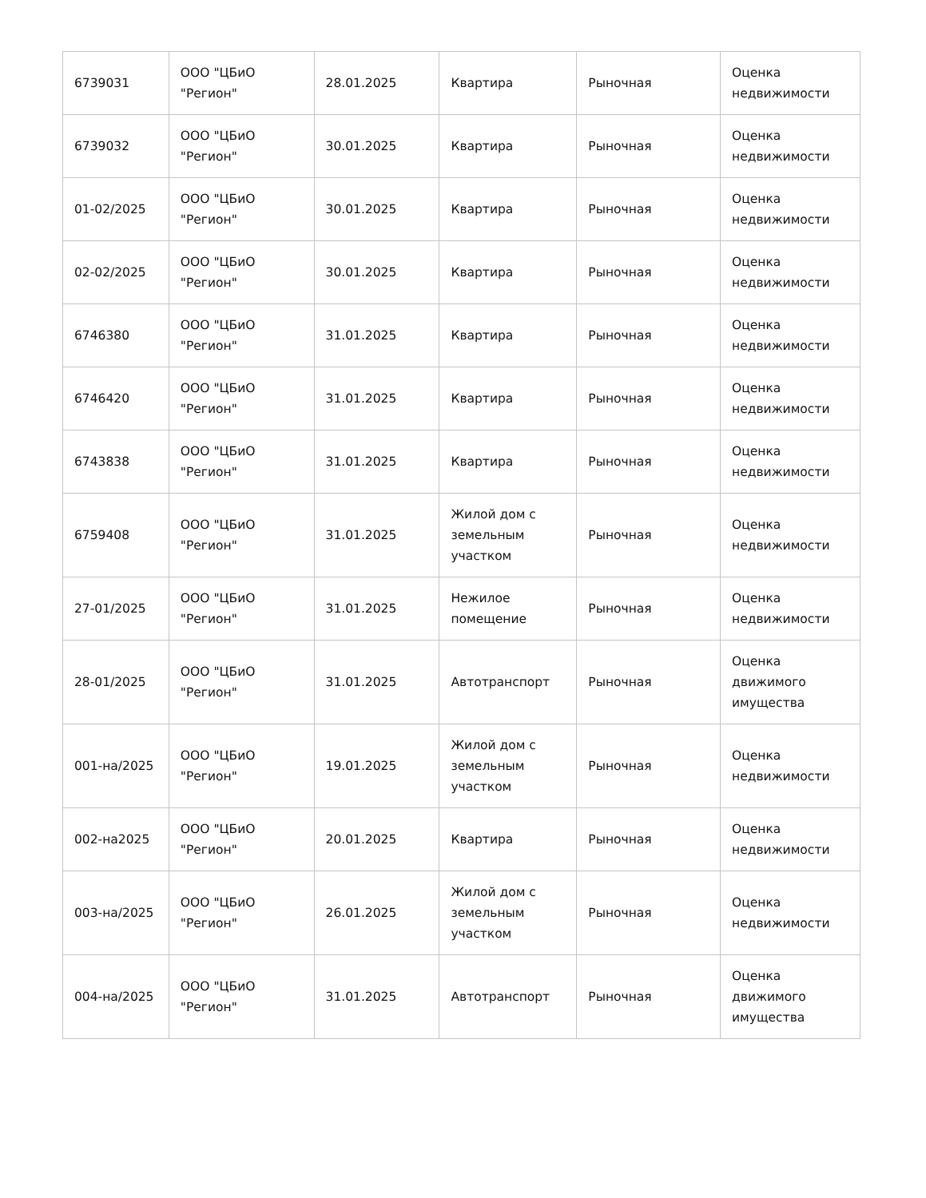| 6739031 | ООО "ЦБиО "Регион" | 28.01.2025 | Квартира | Рыночная | Оценка недвижимости |
| 6739032 | ООО "ЦБиО "Регион" | 30.01.2025 | Квартира | Рыночная | Оценка недвижимости |
| 01-02/2025 | ООО "ЦБиО "Регион" | 30.01.2025 | Квартира | Рыночная | Оценка недвижимости |
| 02-02/2025 | ООО "ЦБиО "Регион" | 30.01.2025 | Квартира | Рыночная | Оценка недвижимости |
| 6746380 | ООО "ЦБиО "Регион" | 31.01.2025 | Квартира | Рыночная | Оценка недвижимости |
| 6746420 | ООО "ЦБиО "Регион" | 31.01.2025 | Квартира | Рыночная | Оценка недвижимости |
| 6743838 | ООО "ЦБиО "Регион" | 31.01.2025 | Квартира | Рыночная | Оценка недвижимости |
| 6759408 | ООО "ЦБиО "Регион" | 31.01.2025 | Жилой дом с земельным участком | Рыночная | Оценка недвижимости |
| 27-01/2025 | ООО "ЦБиО "Регион" | 31.01.2025 | Нежилое помещение | Рыночная | Оценка недвижимости |
| 28-01/2025 | ООО "ЦБиО "Регион" | 31.01.2025 | Автотранспорт | Рыночная | Оценка движимого имущества |
| 001-на/2025 | ООО "ЦБиО "Регион" | 19.01.2025 | Жилой дом с земельным участком | Рыночная | Оценка недвижимости |
| 002-на2025 | ООО "ЦБиО "Регион" | 20.01.2025 | Квартира | Рыночная | Оценка недвижимости |
| 003-на/2025 | ООО "ЦБиО "Регион" | 26.01.2025 | Жилой дом с земельным участком | Рыночная | Оценка недвижимости |
| 004-на/2025 | ООО "ЦБиО "Регион" | 31.01.2025 | Автотранспорт | Рыночная | Оценка движимого имущества |